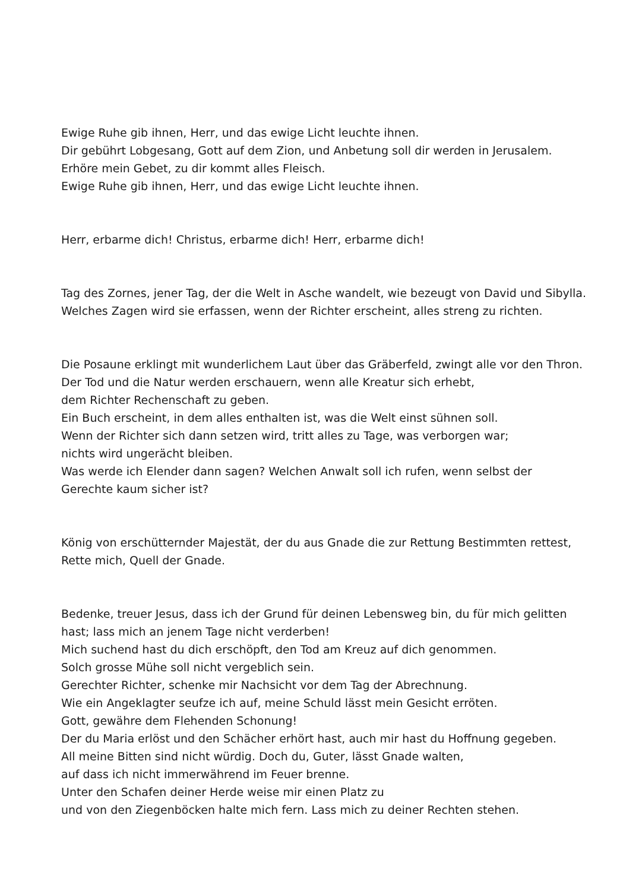Ewige Ruhe gib ihnen, Herr, und das ewige Licht leuchte ihnen.
Dir gebührt Lobgesang, Gott auf dem Zion, und Anbetung soll dir werden in Jerusalem.
Erhöre mein Gebet, zu dir kommt alles Fleisch.
Ewige Ruhe gib ihnen, Herr, und das ewige Licht leuchte ihnen.
Herr, erbarme dich! Christus, erbarme dich! Herr, erbarme dich!
Tag des Zornes, jener Tag, der die Welt in Asche wandelt, wie bezeugt von David und Sibylla.
Welches Zagen wird sie erfassen, wenn der Richter erscheint, alles streng zu richten.
Die Posaune erklingt mit wunderlichem Laut über das Gräberfeld, zwingt alle vor den Thron.
Der Tod und die Natur werden erschauern, wenn alle Kreatur sich erhebt,
dem Richter Rechenschaft zu geben.
Ein Buch erscheint, in dem alles enthalten ist, was die Welt einst sühnen soll.
Wenn der Richter sich dann setzen wird, tritt alles zu Tage, was verborgen war;
nichts wird ungerächt bleiben.
Was werde ich Elender dann sagen? Welchen Anwalt soll ich rufen, wenn selbst der
Gerechte kaum sicher ist?
König von erschütternder Majestät, der du aus Gnade die zur Rettung Bestimmten rettest,
Rette mich, Quell der Gnade.
Bedenke, treuer Jesus, dass ich der Grund für deinen Lebensweg bin, du für mich gelitten
hast; lass mich an jenem Tage nicht verderben!
Mich suchend hast du dich erschöpft, den Tod am Kreuz auf dich genommen.
Solch grosse Mühe soll nicht vergeblich sein.
Gerechter Richter, schenke mir Nachsicht vor dem Tag der Abrechnung.
Wie ein Angeklagter seufze ich auf, meine Schuld lässt mein Gesicht erröten.
Gott, gewähre dem Flehenden Schonung!
Der du Maria erlöst und den Schächer erhört hast, auch mir hast du Hoffnung gegeben.
All meine Bitten sind nicht würdig. Doch du, Guter, lässt Gnade walten,
auf dass ich nicht immerwährend im Feuer brenne.
Unter den Schafen deiner Herde weise mir einen Platz zu
und von den Ziegenböcken halte mich fern. Lass mich zu deiner Rechten stehen.